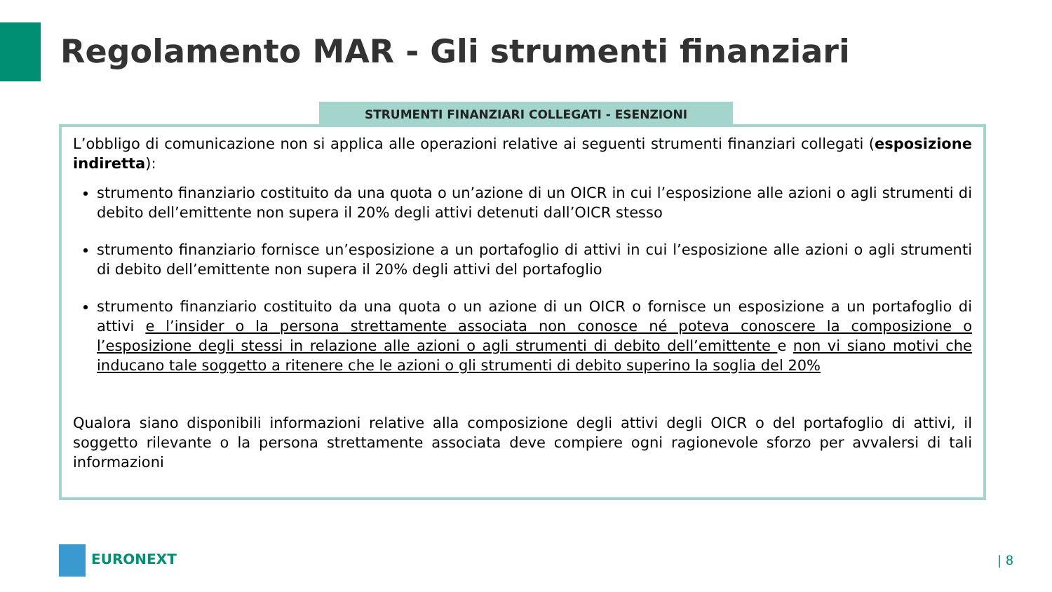Regolamento MAR - Gli strumenti finanziari
STRUMENTI FINANZIARI COLLEGATI - ESENZIONI
L’obbligo di comunicazione non si applica alle operazioni relative ai seguenti strumenti finanziari collegati (esposizione indiretta):
strumento finanziario costituito da una quota o un’azione di un OICR in cui l’esposizione alle azioni o agli strumenti di debito dell’emittente non supera il 20% degli attivi detenuti dall’OICR stesso
strumento finanziario fornisce un’esposizione a un portafoglio di attivi in cui l’esposizione alle azioni o agli strumenti di debito dell’emittente non supera il 20% degli attivi del portafoglio
strumento finanziario costituito da una quota o un azione di un OICR o fornisce un esposizione a un portafoglio di attivi e l’insider o la persona strettamente associata non conosce né poteva conoscere la composizione o l’esposizione degli stessi in relazione alle azioni o agli strumenti di debito dell’emittente e non vi siano motivi che inducano tale soggetto a ritenere che le azioni o gli strumenti di debito superino la soglia del 20%
Qualora siano disponibili informazioni relative alla composizione degli attivi degli OICR o del portafoglio di attivi, il soggetto rilevante o la persona strettamente associata deve compiere ogni ragionevole sforzo per avvalersi di tali informazioni
EURONEXT | 8